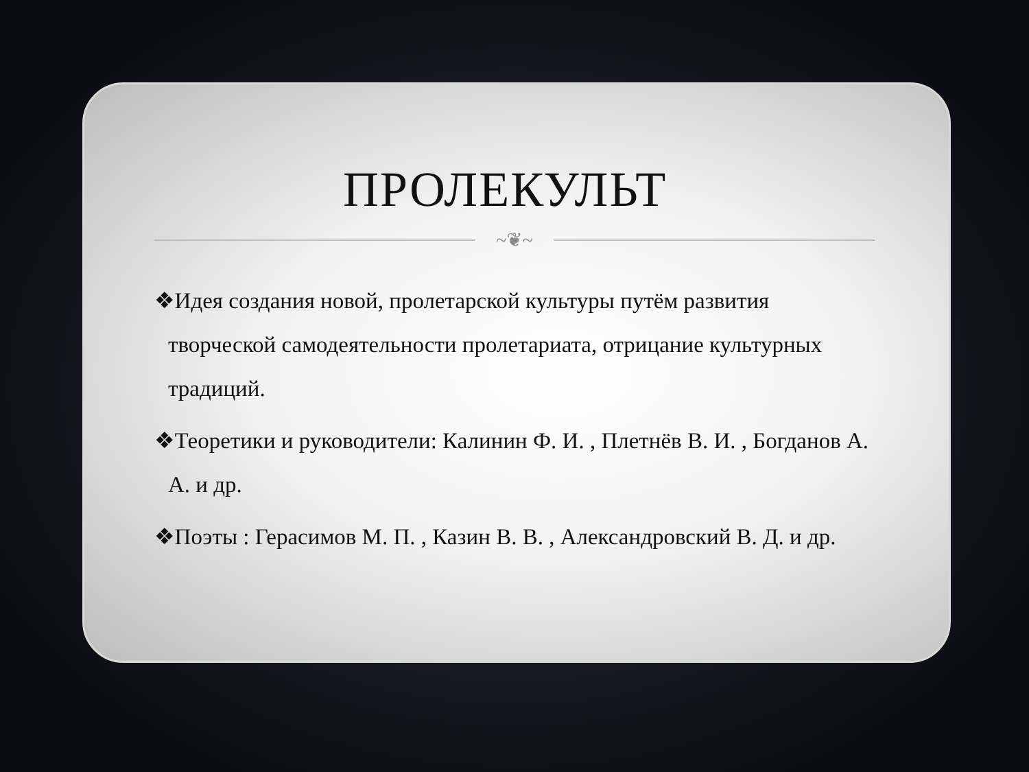ПРОЛЕКУЛЬТ
~❦~
❖Идея создания новой, пролетарской культуры путём развития творческой самодеятельности пролетариата, отрицание культурных традиций.
❖Теоретики и руководители: Калинин Ф. И. , Плетнёв В. И. , Богданов А. А. и др.
❖Поэты : Герасимов М. П. , Казин В. В. , Александровский В. Д. и др.